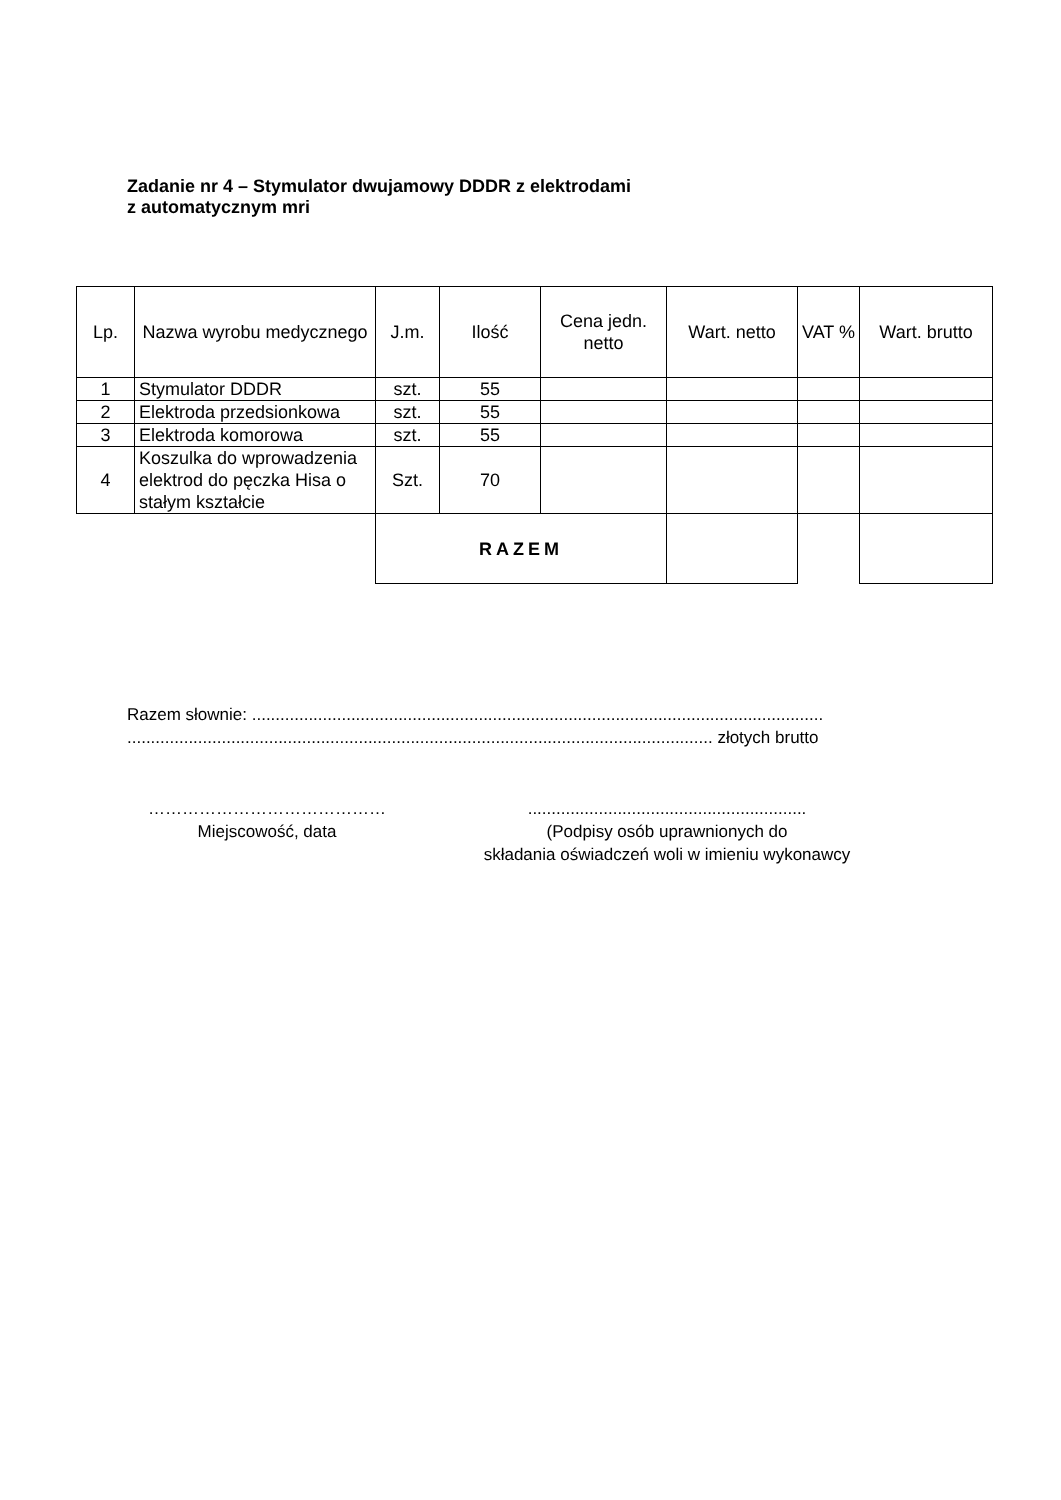Zadanie nr 4 – Stymulator dwujamowy DDDR z elektrodami
z automatycznym mri
| Lp. | Nazwa wyrobu medycznego | J.m. | Ilość | Cena jedn. netto | Wart. netto | VAT % | Wart. brutto |
| --- | --- | --- | --- | --- | --- | --- | --- |
| 1 | Stymulator DDDR | szt. | 55 | | | | |
| 2 | Elektroda przedsionkowa | szt. | 55 | | | | |
| 3 | Elektroda komorowa | szt. | 55 | | | | |
| 4 | Koszulka do wprowadzenia elektrod do pęczka Hisa o stałym kształcie | Szt. | 70 | | | | |
| | | RAZEM | | | | | |
Razem słownie: .........................................................................................................................
............................................................................................................................ złotych brutto
……………………………………
Miejscowość, data
...........................................................
(Podpisy osób uprawnionych do
składania oświadczeń woli w imieniu wykonawcy